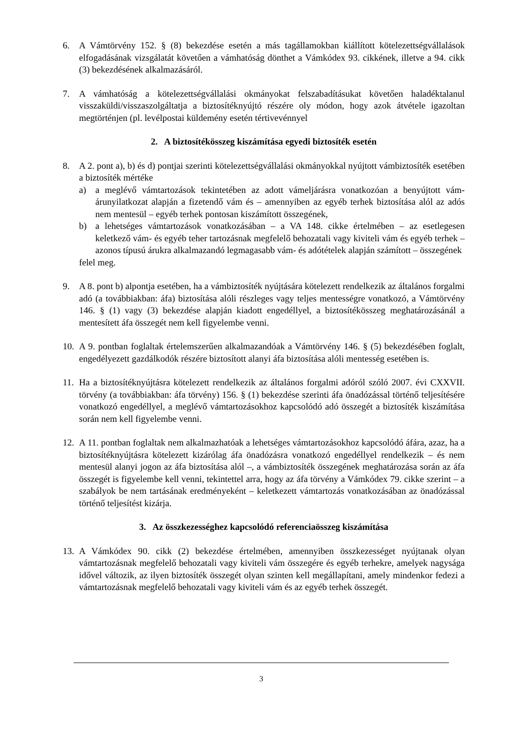6. A Vámtörvény 152. § (8) bekezdése esetén a más tagállamokban kiállított kötelezettségvállalások elfogadásának vizsgálatát követően a vámhatóság dönthet a Vámkódex 93. cikkének, illetve a 94. cikk (3) bekezdésének alkalmazásáról.
7. A vámhatóság a kötelezettségvállalási okmányokat felszabadításukat követően haladéktalanul visszaküldi/visszaszolgáltatja a biztosítéknyújtó részére oly módon, hogy azok átvétele igazoltan megtörténjen (pl. levélpostai küldemény esetén tértivevénnyel
2. A biztosítékösszeg kiszámítása egyedi biztosíték esetén
8. A 2. pont a), b) és d) pontjai szerinti kötelezettségvállalási okmányokkal nyújtott vámbiztosíték esetében a biztosíték mértéke
a) a meglévő vámtartozások tekintetében az adott vámeljárásra vonatkozóan a benyújtott vám-árunyilatkozat alapján a fizetendő vám és – amennyiben az egyéb terhek biztosítása alól az adós nem mentesül – egyéb terhek pontosan kiszámított összegének,
b) a lehetséges vámtartozások vonatkozásában – a VA 148. cikke értelmében – az esetlegesen keletkező vám- és egyéb teher tartozásnak megfelelő behozatali vagy kiviteli vám és egyéb terhek – azonos típusú árukra alkalmazandó legmagasabb vám- és adótételek alapján számított – összegének
felel meg.
9. A 8. pont b) alpontja esetében, ha a vámbiztosíték nyújtására kötelezett rendelkezik az általános forgalmi adó (a továbbiakban: áfa) biztosítása alóli részleges vagy teljes mentességre vonatkozó, a Vámtörvény 146. § (1) vagy (3) bekezdése alapján kiadott engedéllyel, a biztosítékösszeg meghatározásánál a mentesített áfa összegét nem kell figyelembe venni.
10.
A 9. pontban foglaltak értelemszerűen alkalmazandóak a Vámtörvény 146. § (5) bekezdésében foglalt, engedélyezett gazdálkodók részére biztosított alanyi áfa biztosítása alóli mentesség esetében is.
11.
Ha a biztosítéknyújtásra kötelezett rendelkezik az általános forgalmi adóról szóló 2007. évi CXXVII. törvény (a továbbiakban: áfa törvény) 156. § (1) bekezdése szerinti áfa önadózással történő teljesítésére vonatkozó engedéllyel, a meglévő vámtartozásokhoz kapcsolódó adó összegét a biztosíték kiszámítása során nem kell figyelembe venni.
12.
A 11. pontban foglaltak nem alkalmazhatóak a lehetséges vámtartozásokhoz kapcsolódó áfára, azaz, ha a biztosítéknyújtásra kötelezett kizárólag áfa önadózásra vonatkozó engedéllyel rendelkezik – és nem mentesül alanyi jogon az áfa biztosítása alól –, a vámbiztosíték összegének meghatározása során az áfa összegét is figyelembe kell venni, tekintettel arra, hogy az áfa törvény a Vámkódex 79. cikke szerint – a szabályok be nem tartásának eredményeként – keletkezett vámtartozás vonatkozásában az önadózással történő teljesítést kizárja.
3. Az összkezességhez kapcsolódó referenciaösszeg kiszámítása
13.
A Vámkódex 90. cikk (2) bekezdése értelmében, amennyiben összkezességet nyújtanak olyan vámtartozásnak megfelelő behozatali vagy kiviteli vám összegére és egyéb terhekre, amelyek nagysága idővel változik, az ilyen biztosíték összegét olyan szinten kell megállapítani, amely mindenkor fedezi a vámtartozásnak megfelelő behozatali vagy kiviteli vám és az egyéb terhek összegét.
3